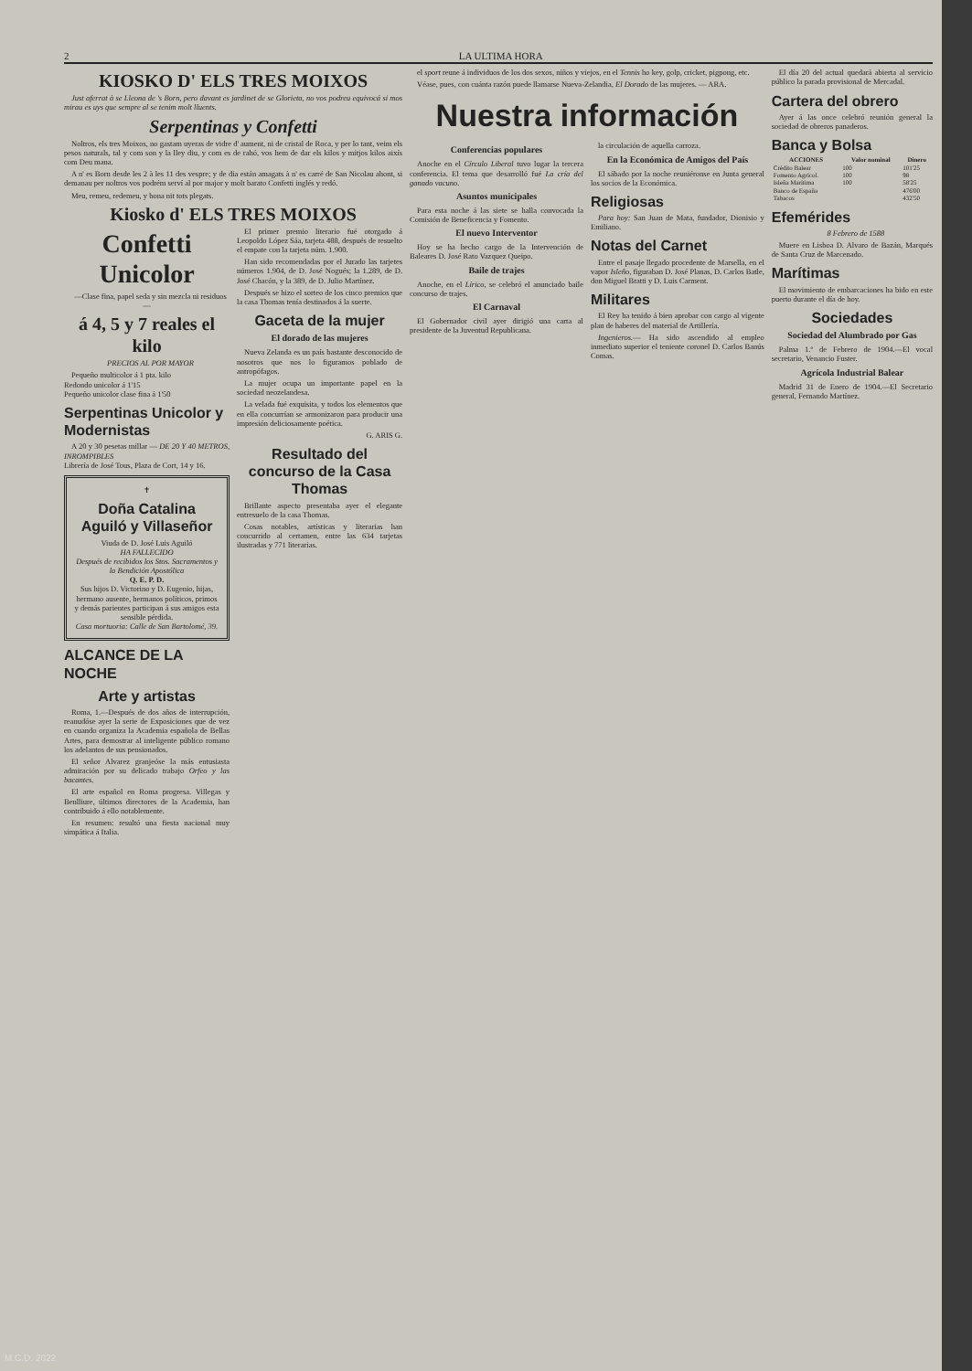2 LA ULTIMA HORA
KIOSKO D' ELS TRES MOIXOS
Just aferrat à se Lleona de 's Born, pero davant es jardinet de se Glorieta, no vos podreu equivocá si mos mirau es uys que sempre al se tenim molt lluents.
Serpentinas y Confetti
Noltros, els tres Moixos, no gastam uyeras de vidre d' aument, ni de cristal de Roca, y per lo tant, veim els pesos naturals, tal y com son y la lley diu, y com es de rahó, vos hem de dar els kilos y mitjos kilos aixís com Deu mana.
A n' es Born desde les 2 à les 11 des vespre; y de dia están amagats à n' es carré de San Nicolau ahont, si demanau per noltros vos podrém serví al por major y molt barato Confetti inglés y redó.
Meu, remeu, redemeu, y bona nit tots plegats.
Kiosko d' ELS TRES MOIXOS
Confetti Unicolor
—Clase fina, papel seda y sin mezcla ni residuos—
á 4, 5 y 7 reales el kilo
PRECIOS AL POR MAYOR
Pequeño multicolor á 1 pta. kilo
Redondo unicolor á 1'15
Pequeño unicolor clase fina á 1'50
Serpentinas Unicolor y Modernistas
A 20 y 30 pesetas millar — DE 20 Y 40 METROS, INROMPIBLES
Librería de José Tous, Plaza de Cort, 14 y 16.
✝
Doña Catalina Aguiló y Villaseñor
Viuda de D. José Luis Aguiló
HA FALLECIDO
Después de recibidos los Stos. Sacramentos y la Bendición Apostólica
Q. E. P. D.
Sus hijos D. Victorino y D. Eugenio, hijas, hermano ausente, hermanos políticos, primos y demás parientes participan á sus amigos esta sensible pérdida.
Casa mortuoria: Calle de San Bartolomé, 39.
ALCANCE DE LA NOCHE
Arte y artistas
Roma, 1.—Después de dos años de interrupción, reanudóse ayer la serie de Exposiciones que de vez en cuando organiza la Academia española de Bellas Artes, para demostrar al inteligente público romano los adelantos de sus pensionados.
El señor Alvarez granjeóse la más entusiasta admiración por su delicado trabajo Orfeo y las bacantes.
El arte español en Roma progresa. Villegas y Benlliure, últimos directores de la Academia, han contribuido á ello notablemente.
En resumen: resultó una fiesta nacional muy simpática á Italia.
El primer premio literario fué otorgado á Leopoldo López Sáa, tarjeta 488, después de resuelto el empate con la tarjeta núm. 1.900.
Han sido recomendadas por el Jurado las tarjetes números 1.904, de D. José Nogués; la 1.289, de D. José Chacón, y la 389, de D. Julio Martínez.
Después se hizo el sorteo de los cinco premios que la casa Thomas tenía destinados á la suerte.
Gaceta de la mujer
El dorado de las mujeres
Nueva Zelanda es un país bastante desconocido de nosotros que nos lo figuramos poblado de antropófagos.
La mujer ocupa un importante papel en la sociedad neozelandesa.
La velada fué exquisita, y todos los elementos que en ella concurrían se armonizaron para producir una impresión deliciosamente poética.
G. ARIS G.
Resultado del concurso de la Casa Thomas
Brillante aspecto presentaba ayer el elegante entresuelo de la casa Thomas.
Cosas notables, artísticas y literarias han concurrido al certamen, entre las 634 tarjetas ilustradas y 771 literarias.
el sport reune á individuos de los dos sexos, niños y viejos, en el Tennis ho key, golp, cricket, pigpong, etc.
Véase, pues, con cuánta razón puede llamarse Nueva-Zelandia, El Dorado de las mujeres. — ARA.
Nuestra información
Conferencias populares
Anoche en el Círculo Liberal tuvo lugar la tercera conferencia. El tema que desarrolló fué La cría del ganado vacuno.
Asuntos municipales
Para esta noche á las siete se halla convocada la Comisión de Beneficencia y Fomento.
El nuevo Interventor
Hoy se ha hecho cargo de la Intervención de Baleares D. José Rato Vazquez Queipo.
Baile de trajes
Anoche, en el Lírico, se celebró el anunciado baile concurso de trajes.
El Carnaval
El Gobernador civil ayer dirigió una carta al presidente de la Juventud Republicana.
la circulación de aquella carroza.
En la Económica de Amigos del País
El sábado por la noche reuniéronse en Junta general los socios de la Económica.
Religiosas
Para hoy: San Juan de Mata, fundador, Dionisio y Emiliano.
Notas del Carnet
Entre el pasaje llegado procedente de Marsella, en el vapor Isleño, figuraban D. José Planas, D. Carlos Batle, don Miguel Bratti y D. Luis Carment.
Militares
El Rey ha tenido á bien aprobar con cargo al vigente plan de haberes del material de Artillería.
Ingenieros.— Ha sido ascendido al empleo inmediato superior el teniente coronel D. Carlos Banús Comas.
El día 20 del actual quedará abierta al servicio público la parada provisional de Mercadal.
Cartera del obrero
Ayer á las once celebró reunión general la sociedad de obreros panaderos.
Banca y Bolsa
| ACCIONES | Valor nominal | Dinero |
| --- | --- | --- |
| Crédito Balear | 100 | 101'25 |
| Fomento Agrícol. | 100 | 98 |
| Isleña Marítima | 100 | 58'25 |
| Banco de España | | 476'00 |
| Tabacos | | 432'50 |
Efemérides
8 Febrero de 1588
Muere en Lisboa D. Alvaro de Bazán, Marqués de Santa Cruz de Marcenado.
Marítimas
El movimiento de embarcaciones ha bido en este puerto durante el día de hoy.
Sociedades
Sociedad del Alumbrado por Gas
Palma 1.º de Febrero de 1904.—El vocal secretario, Venancio Fuster.
Agrícola Industrial Balear
Madrid 31 de Enero de 1904.—El Secretario general, Fernando Martínez.
M.C.D. 2022